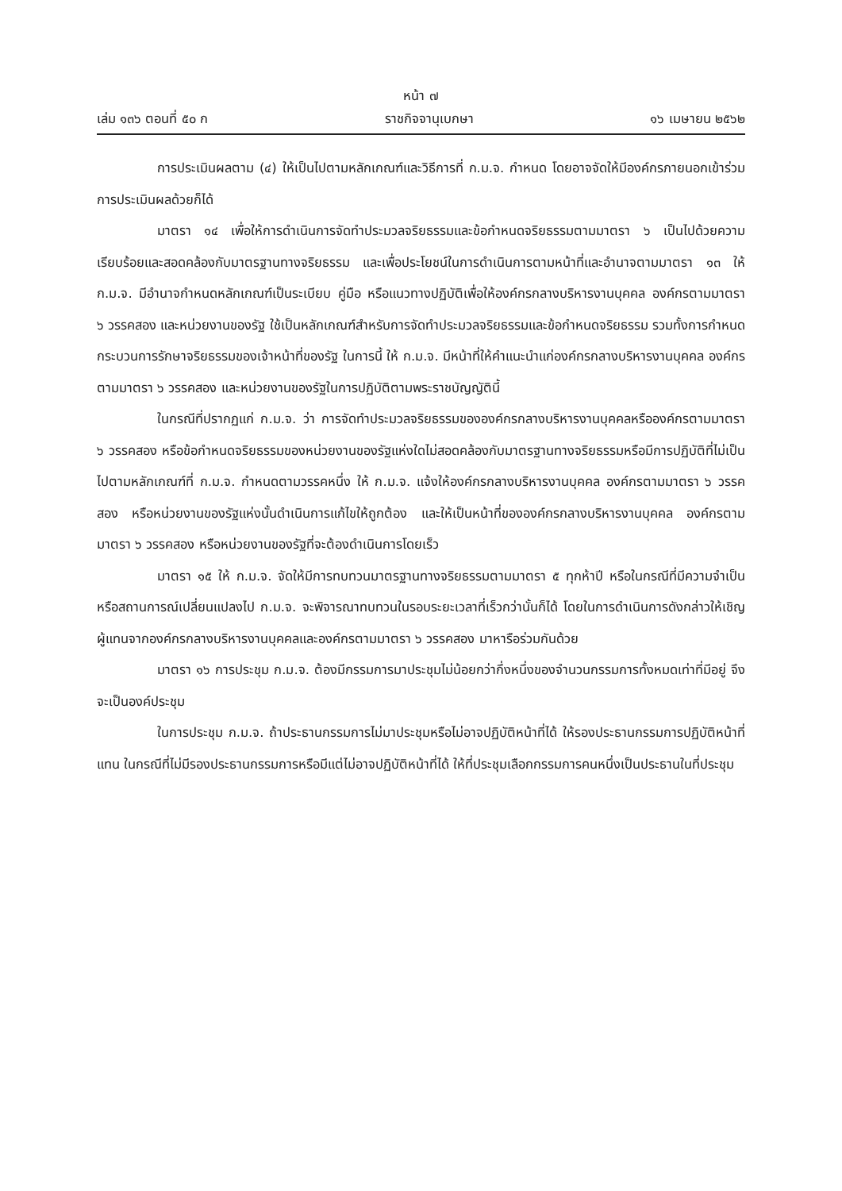หน้า ๗
เล่ม ๑๓๖ ตอนที่ ๕๐ ก ราชกิจจานุเบกษา ๑๖ เมษายน ๒๕๖๒
การประเมินผลตาม (๔) ให้เป็นไปตามหลักเกณฑ์และวิธีการที่ ก.ม.จ. กำหนด โดยอาจจัดให้มีองค์กรภายนอกเข้าร่วมการประเมินผลด้วยก็ได้
มาตรา ๑๔ เพื่อให้การดำเนินการจัดทำประมวลจริยธรรมและข้อกำหนดจริยธรรมตามมาตรา ๖ เป็นไปด้วยความเรียบร้อยและสอดคล้องกับมาตรฐานทางจริยธรรม และเพื่อประโยชน์ในการดำเนินการตามหน้าที่และอำนาจตามมาตรา ๑๓ ให้ ก.ม.จ. มีอำนาจกำหนดหลักเกณฑ์เป็นระเบียบ คู่มือ หรือแนวทางปฏิบัติเพื่อให้องค์กรกลางบริหารงานบุคคล องค์กรตามมาตรา ๖ วรรคสอง และหน่วยงานของรัฐ ใช้เป็นหลักเกณฑ์สำหรับการจัดทำประมวลจริยธรรมและข้อกำหนดจริยธรรม รวมทั้งการกำหนดกระบวนการรักษาจริยธรรมของเจ้าหน้าที่ของรัฐ ในการนี้ ให้ ก.ม.จ. มีหน้าที่ให้คำแนะนำแก่องค์กรกลางบริหารงานบุคคล องค์กรตามมาตรา ๖ วรรคสอง และหน่วยงานของรัฐในการปฏิบัติตามพระราชบัญญัตินี้
ในกรณีที่ปรากฏแก่ ก.ม.จ. ว่า การจัดทำประมวลจริยธรรมขององค์กรกลางบริหารงานบุคคลหรือองค์กรตามมาตรา ๖ วรรคสอง หรือข้อกำหนดจริยธรรมของหน่วยงานของรัฐแห่งใดไม่สอดคล้องกับมาตรฐานทางจริยธรรมหรือมีการปฏิบัติที่ไม่เป็นไปตามหลักเกณฑ์ที่ ก.ม.จ. กำหนดตามวรรคหนึ่ง ให้ ก.ม.จ. แจ้งให้องค์กรกลางบริหารงานบุคคล องค์กรตามมาตรา ๖ วรรคสอง หรือหน่วยงานของรัฐแห่งนั้นดำเนินการแก้ไขให้ถูกต้อง และให้เป็นหน้าที่ขององค์กรกลางบริหารงานบุคคล องค์กรตามมาตรา ๖ วรรคสอง หรือหน่วยงานของรัฐที่จะต้องดำเนินการโดยเร็ว
มาตรา ๑๕ ให้ ก.ม.จ. จัดให้มีการทบทวนมาตรฐานทางจริยธรรมตามมาตรา ๕ ทุกห้าปี หรือในกรณีที่มีความจำเป็นหรือสถานการณ์เปลี่ยนแปลงไป ก.ม.จ. จะพิจารณาทบทวนในรอบระยะเวลาที่เร็วกว่านั้นก็ได้ โดยในการดำเนินการดังกล่าวให้เชิญผู้แทนจากองค์กรกลางบริหารงานบุคคลและองค์กรตามมาตรา ๖ วรรคสอง มาหารือร่วมกันด้วย
มาตรา ๑๖ การประชุม ก.ม.จ. ต้องมีกรรมการมาประชุมไม่น้อยกว่ากึ่งหนึ่งของจำนวนกรรมการทั้งหมดเท่าที่มีอยู่ จึงจะเป็นองค์ประชุม
ในการประชุม ก.ม.จ. ถ้าประธานกรรมการไม่มาประชุมหรือไม่อาจปฏิบัติหน้าที่ได้ ให้รองประธานกรรมการปฏิบัติหน้าที่แทน ในกรณีที่ไม่มีรองประธานกรรมการหรือมีแต่ไม่อาจปฏิบัติหน้าที่ได้ ให้ที่ประชุมเลือกกรรมการคนหนึ่งเป็นประธานในที่ประชุม